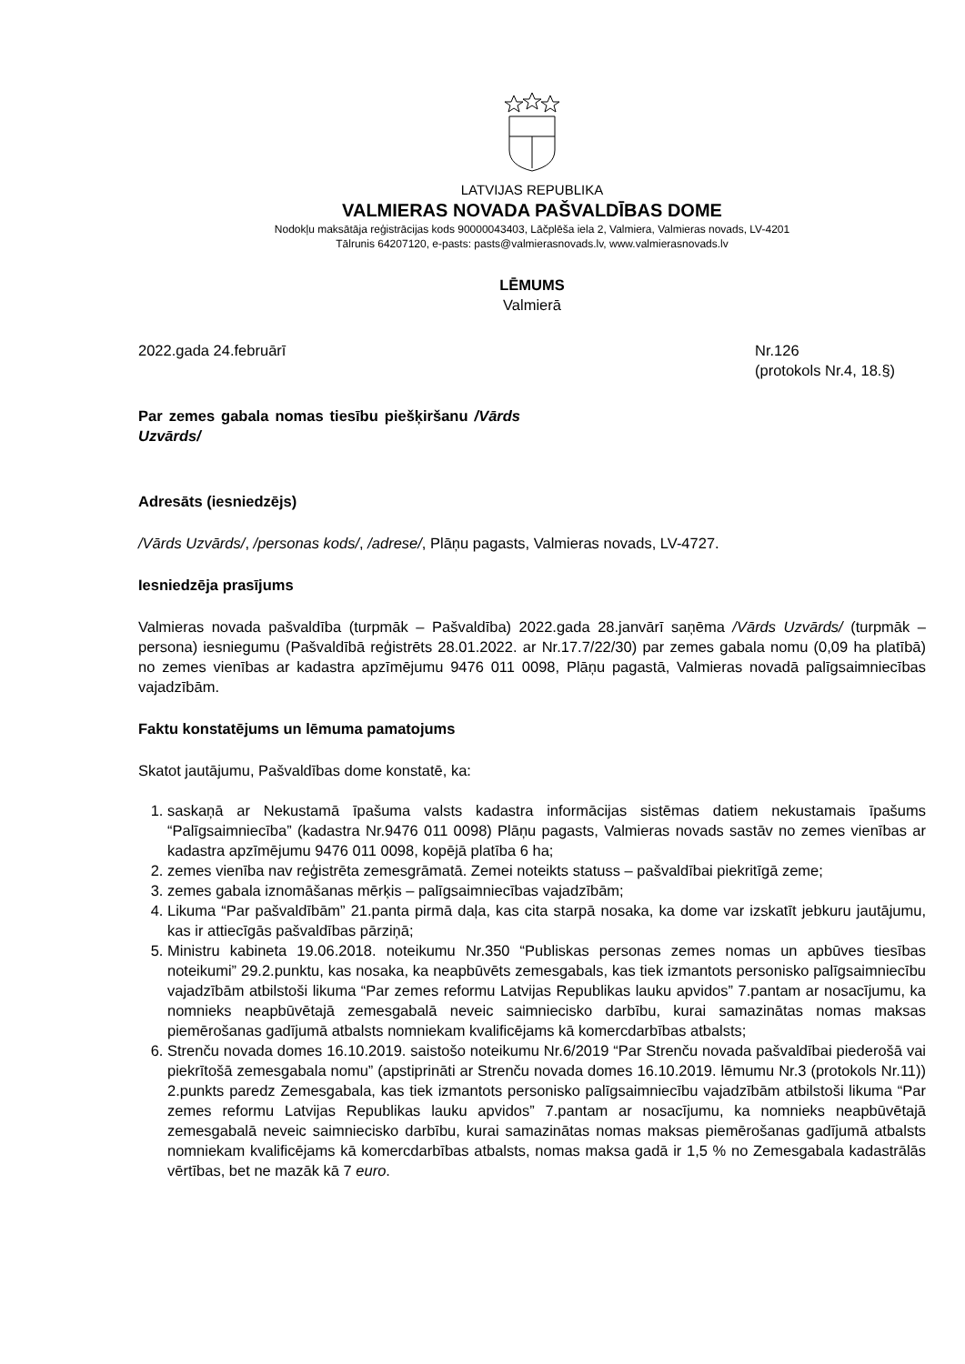LATVIJAS REPUBLIKA
VALMIERAS NOVADA PAŠVALDĪBAS DOME
Nodokļu maksātāja reģistrācijas kods 90000043403, Lāčplēša iela 2, Valmiera, Valmieras novads, LV-4201
Tālrunis 64207120, e-pasts: pasts@valmierasnovads.lv, www.valmierasnovads.lv
LĒMUMS
Valmierā
2022.gada 24.februārī Nr.126
(protokols Nr.4, 18.§)
Par zemes gabala nomas tiesību piešķiršanu /Vārds Uzvārds/
Adresāts (iesniedzējs)
/Vārds Uzvārds/, /personas kods/, /adrese/, Plāņu pagasts, Valmieras novads, LV-4727.
Iesniedzēja prasījums
Valmieras novada pašvaldība (turpmāk – Pašvaldība) 2022.gada 28.janvārī saņēma /Vārds Uzvārds/ (turpmāk – persona) iesniegumu (Pašvaldībā reģistrēts 28.01.2022. ar Nr.17.7/22/30) par zemes gabala nomu (0,09 ha platībā) no zemes vienības ar kadastra apzīmējumu 9476 011 0098, Plāņu pagastā, Valmieras novadā palīgsaimniecības vajadzībām.
Faktu konstatējums un lēmuma pamatojums
Skatot jautājumu, Pašvaldības dome konstatē, ka:
1. saskaņā ar Nekustamā īpašuma valsts kadastra informācijas sistēmas datiem nekustamais īpašums “Palīgsaimniecība” (kadastra Nr.9476 011 0098) Plāņu pagasts, Valmieras novads sastāv no zemes vienības ar kadastra apzīmējumu 9476 011 0098, kopējā platība 6 ha;
2. zemes vienība nav reģistrēta zemesgrāmatā. Zemei noteikts statuss – pašvaldībai piekritīgā zeme;
3. zemes gabala iznomāšanas mērķis – palīgsaimniecības vajadzībām;
4. Likuma “Par pašvaldībām” 21.panta pirmā daļa, kas cita starpā nosaka, ka dome var izskatīt jebkuru jautājumu, kas ir attiecīgās pašvaldības pārziņā;
5. Ministru kabineta 19.06.2018. noteikumu Nr.350 “Publiskas personas zemes nomas un apbūves tiesības noteikumi” 29.2.punktu, kas nosaka, ka neapbūvēts zemesgabals, kas tiek izmantots personisko palīgsaimniecību vajadzībām atbilstoši likuma “Par zemes reformu Latvijas Republikas lauku apvidos” 7.pantam ar nosacījumu, ka nomnieks neapbūvētajā zemesgabalā neveic saimniecisko darbību, kurai samazinātas nomas maksas piemērošanas gadījumā atbalsts nomniekam kvalificējams kā komercdarbības atbalsts;
6. Strenču novada domes 16.10.2019. saistošo noteikumu Nr.6/2019 “Par Strenču novada pašvaldībai piederošā vai piekrītošā zemesgabala nomu” (apstiprināti ar Strenču novada domes 16.10.2019. lēmumu Nr.3 (protokols Nr.11)) 2.punkts paredz Zemesgabala, kas tiek izmantots personisko palīgsaimniecību vajadzībām atbilstoši likuma “Par zemes reformu Latvijas Republikas lauku apvidos” 7.pantam ar nosacījumu, ka nomnieks neapbūvētajā zemesgabalā neveic saimniecisko darbību, kurai samazinātas nomas maksas piemērošanas gadījumā atbalsts nomniekam kvalificējams kā komercdarbības atbalsts, nomas maksa gadā ir 1,5 % no Zemesgabala kadastrālās vērtības, bet ne mazāk kā 7 euro.